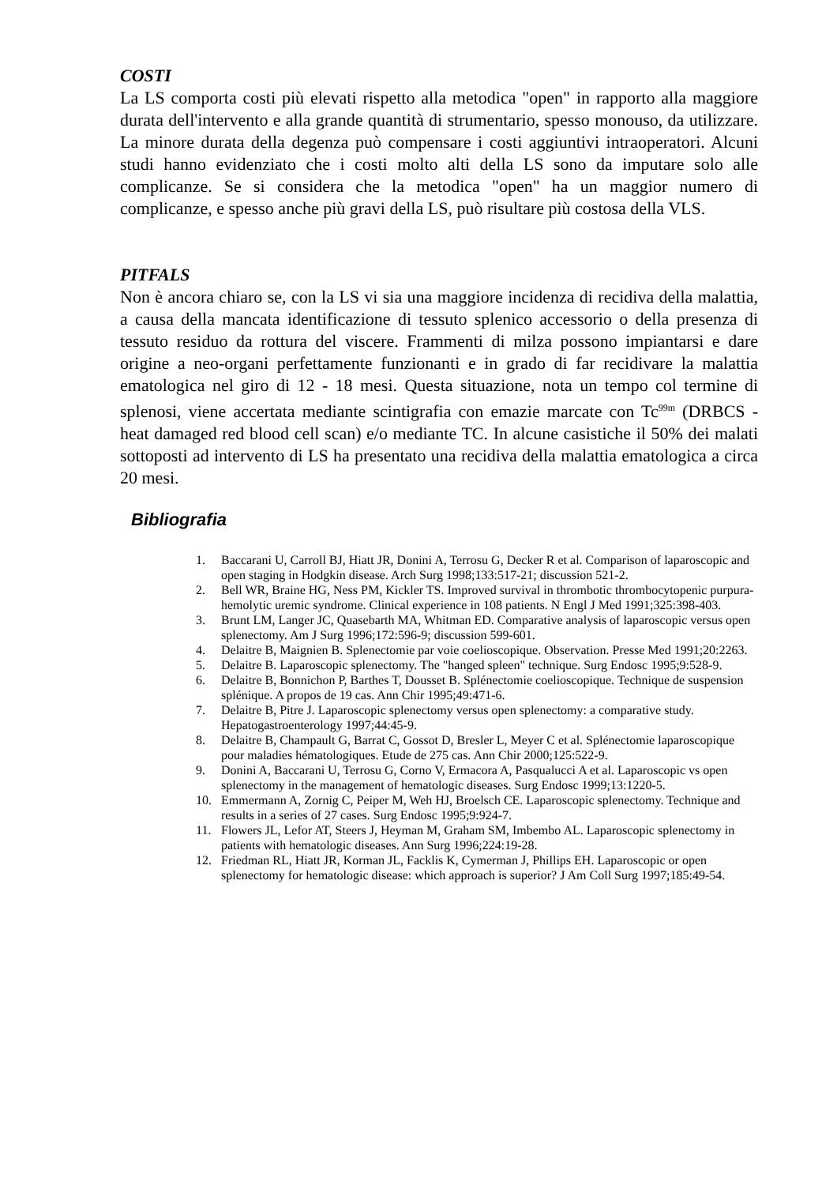COSTI
La LS comporta costi più elevati rispetto alla metodica "open" in rapporto alla maggiore durata dell'intervento e alla grande quantità di strumentario, spesso monouso, da utilizzare. La minore durata della degenza può compensare i costi aggiuntivi intraoperatori. Alcuni studi hanno evidenziato che i costi molto alti della LS sono da imputare solo alle complicanze. Se si considera che la metodica "open" ha un maggior numero di complicanze, e spesso anche più gravi della LS, può risultare più costosa della VLS.
PITFALS
Non è ancora chiaro se, con la LS vi sia una maggiore incidenza di recidiva della malattia, a causa della mancata identificazione di tessuto splenico accessorio o della presenza di tessuto residuo da rottura del viscere. Frammenti di milza possono impiantarsi e dare origine a neo-organi perfettamente funzionanti e in grado di far recidivare la malattia ematologica nel giro di 12 - 18 mesi. Questa situazione, nota un tempo col termine di splenosi, viene accertata mediante scintigrafia con emazie marcate con Tc<sup>99m</sup> (DRBCS - heat damaged red blood cell scan) e/o mediante TC. In alcune casistiche il 50% dei malati sottoposti ad intervento di LS ha presentato una recidiva della malattia ematologica a circa 20 mesi.
Bibliografia
1. Baccarani U, Carroll BJ, Hiatt JR, Donini A, Terrosu G, Decker R et al. Comparison of laparoscopic and open staging in Hodgkin disease. Arch Surg 1998;133:517-21; discussion 521-2.
2. Bell WR, Braine HG, Ness PM, Kickler TS. Improved survival in thrombotic thrombocytopenic purpura-hemolytic uremic syndrome. Clinical experience in 108 patients. N Engl J Med 1991;325:398-403.
3. Brunt LM, Langer JC, Quasebarth MA, Whitman ED. Comparative analysis of laparoscopic versus open splenectomy. Am J Surg 1996;172:596-9; discussion 599-601.
4. Delaitre B, Maignien B. Splenectomie par voie coelioscopique. Observation. Presse Med 1991;20:2263.
5. Delaitre B. Laparoscopic splenectomy. The "hanged spleen" technique. Surg Endosc 1995;9:528-9.
6. Delaitre B, Bonnichon P, Barthes T, Dousset B. Splénectomie coelioscopique. Technique de suspension splénique. A propos de 19 cas. Ann Chir 1995;49:471-6.
7. Delaitre B, Pitre J. Laparoscopic splenectomy versus open splenectomy: a comparative study. Hepatogastroenterology 1997;44:45-9.
8. Delaitre B, Champault G, Barrat C, Gossot D, Bresler L, Meyer C et al. Splénectomie laparoscopique pour maladies hématologiques. Etude de 275 cas. Ann Chir 2000;125:522-9.
9. Donini A, Baccarani U, Terrosu G, Corno V, Ermacora A, Pasqualucci A et al. Laparoscopic vs open splenectomy in the management of hematologic diseases. Surg Endosc 1999;13:1220-5.
10. Emmermann A, Zornig C, Peiper M, Weh HJ, Broelsch CE. Laparoscopic splenectomy. Technique and results in a series of 27 cases. Surg Endosc 1995;9:924-7.
11. Flowers JL, Lefor AT, Steers J, Heyman M, Graham SM, Imbembo AL. Laparoscopic splenectomy in patients with hematologic diseases. Ann Surg 1996;224:19-28.
12. Friedman RL, Hiatt JR, Korman JL, Facklis K, Cymerman J, Phillips EH. Laparoscopic or open splenectomy for hematologic disease: which approach is superior? J Am Coll Surg 1997;185:49-54.